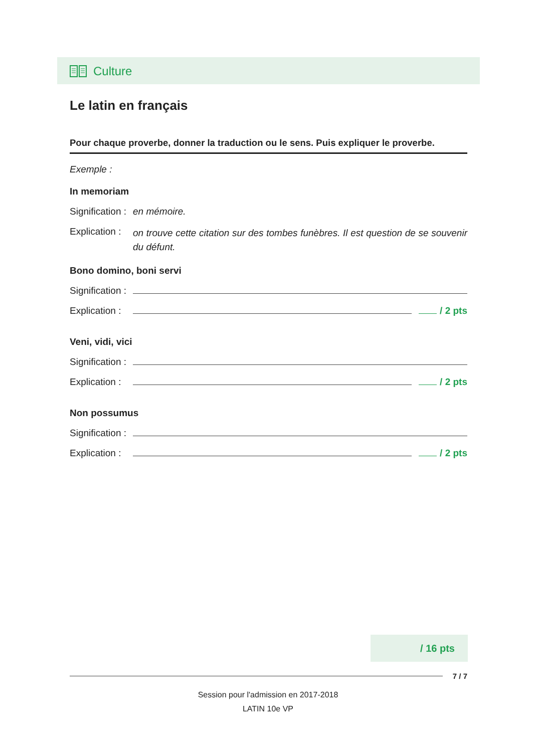Culture
Le latin en français
Pour chaque proverbe, donner la traduction ou le sens. Puis expliquer le proverbe.
Exemple :
In memoriam
Signification : en mémoire.
Explication : on trouve cette citation sur des tombes funèbres. Il est question de se souvenir du défunt.
Bono domino, boni servi
Signification :
Explication : / 2 pts
Veni, vidi, vici
Signification :
Explication : / 2 pts
Non possumus
Signification :
Explication : / 2 pts
/ 16 pts
7 / 7
Session pour l'admission en 2017-2018
LATIN 10e VP